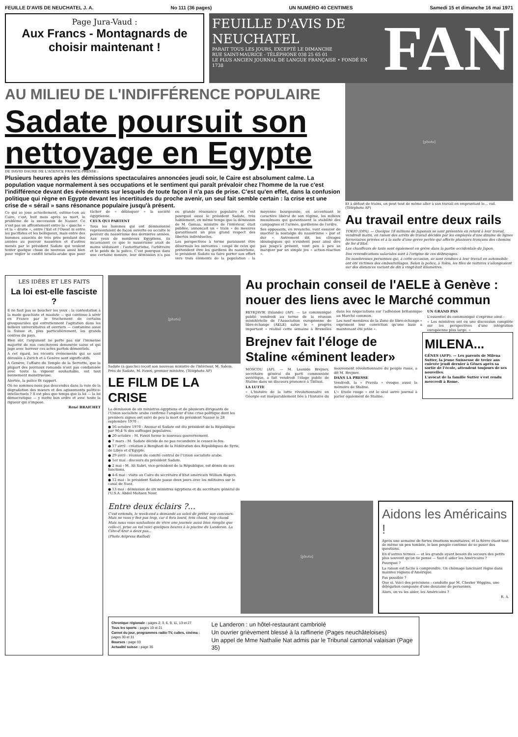FEUILLE D'AVIS DE NEUCHATEL J. A. No 111 (36 pages) UN NUMÉRO 40 CENTIMES Samedi 15 et dimanche 16 mai 1971
Page Jura-Vaud :
Aux Francs - Montagnards de choisir maintenant !
FEUILLE D'AVIS DE NEUCHATEL
PARAIT TOUS LES JOURS, EXCEPTÉ LE DIMANCHE
RUE SAINT-MAURICE - TÉLÉPHONE 038 25 65 01
LE PLUS ANCIEN JOURNAL DE LANGUE FRANÇAISE • FONDÉ EN 1738
FAN
AU MILIEU DE L'INDIFFÉRENCE POPULAIRE
Sadate poursuit son nettoyage en Egypte
DE DAVID DAURE DE L'AGENCE FRANCE-PRESSE :
Plusieurs heures après les démissions spectaculaires annoncées jeudi soir, le Caire est absolument calme. La population vaque normalement à ses occupations et le sentiment qui paraît prévaloir chez l'homme de la rue c'est l'indifférence devant des événements sur lesquels de toute façon il n'a pas de prise. C'est qu'en effet, dans la confusion politique qui règne en Egypte devant les incertitudes du proche avenir, un seul fait semble certain : la crise est une crise de « sérail » sans résonance populaire jusqu'à présent.
Ce qui se joue actuellement, estime-t-on au Caire, c'est, huit mois après sa mort, le problème de la succession de Nasser. Ce n'est pas un affrontement entre la « gauche » et la « droite », entre l'Est et l'Ouest ni entre les pacifistes et les belliqueux, mais entre des hommes associés de très près pendant des années au pouvoir nassérien et d'autres menés par le président Sadate qui veulent tenter quelque chose de nouveau aussi bien pour régler le conflit israélo-arabe que pour tâcher de « débloquer » la société égyptienne.
CEUX QUI PARTENT
Tous les hommes qui ont démissionné représentaient de façon ouverte ou occulte le pouvoir du nassérisme des dernières années. Aux yeux de nombreux Egyptiens, ils incarnaient ce que le nassérisme avait de moins séduisant : l'autoritarisme, l'arbitraire et le poids de la police. C'est pourquoi dans une certaine mesure, leur démission n'a pas eu grande résonance populaire et c'est pourquoi aussi le président Sadate, très habilement, en même temps que la démission de M. Gomaa, ministre de l'intérieur, était publiée, annonçait un « train » de mesures garantissant un plus grand respect des libertés individuelles.
Les perspectives à terme paraissent être désormais les suivantes : coupé de ceux qui prétendent être les gardiens du nassérisme, le président Sadate va faire porter son effort vers trois éléments de la population : la moyenne bourgeoisie, en accentuant le caractère libéral de son régime, les milieux musulmans qui garantissent la stabilité des campagnes et l'armée, gardienne de l'ordre.
Ses opposants, en revanche, vont essayer de susciter la nostalgie du nassérisme « pur et dur ». Autrement dit, les clivages idéologiques qui n'existent pour ainsi dire pas jusqu'à présent, vont peu à peu se marquer par un simple jeu « action-réaction ».
[photo]
Et à défaut de trains, on peut tout de même aller à son travail en empruntant le... rail. (Téléphoto AP)
Au travail entre deux rails
TOKIO (DPA). — Quelque 18 millions de Japonais se sont présentés en retard à leur travail, vendredi matin, en raison des arrêts de travail décidés par les employés d'une dizaine de lignes ferroviaires privées et à la suite d'une grève perlée qui affecte plusieurs tronçons des chemins de fer d'Etat.
Les chauffeurs de taxis sont également en grève dans la partie occidentale du Japon.
Des revendications salariales sont à l'origine de ces débrayages.
De nombreuses personnes qui, à cette occasion, se sont rendues à leur travail en automobile ont été victimes des embouteillages. Selon la police, à Tokio, les files de voitures s'allongeaient sur des distances variant de dix à vingt-huit kilomètres.
LES IDÉES ET LES FAITS
La loi est-elle fasciste ?
Il ne faut pas se boucher les yeux : la contestation à la mode gauchiste et maoïste — qui continue à sévir en France par le truchement de certains groupuscules qui entretiennent l'agitation dans les milieux universitaires et ouvriers — contamine aussi la Suisse et, plus particulièrement, les grands centres du pays.
Bien sûr, l'argument ne porte pas sur l'immense majorité de nos concitoyens demeurée saine et qui juge avec horreur ces actes parfois démentiels.
A cet égard, les récents événements qui se sont déroulés à Zurich et à Genève sont significatifs.
A Genève, l'affaire du Temple de la Servette, que la plupart des journaux romands n'ont pas condamnée avec toute la vigueur souhaitable, est tout bonnement monstrueuse.
Alertée, la police fit rapport.
Où ne sommes-nous pas descendus dans la voie de la dégradation des mœurs et des agissements politico-intellectuels ? Il est plus que temps que la loi — la loi démocratique — y mette bon ordre et avec toute la rigueur qui s'impose.
René BRAICHET
[photo]
Sadate (à gauche) reçoit son nouveau ministre de l'intérieur, M. Salem. Près de Sadate, M. Fawzi, premier ministre. (Téléphoto AP)
LE FILM DE LA CRISE
La démission de six ministres égyptiens et de plusieurs dirigeants de l'Union socialiste arabe confirme l'ampleur d'une crise politique dont les premiers signes ont suivi de peu la mort du président Nasser le 28 septembre 1970 :
● 16 octobre 1970 : Anouar el Sadate est élu président de la République par 90,4 % des suffrages populaires.
● 20 octobre : M. Fawzi forme le nouveau gouvernement.
● 7 mars : M. Sadate décide de ne pas reconduire le cessez-le-feu.
● 17 avril : création à Benghazi de la Fédération des Républiques de Syrie, de Libye et d'Egypte.
● 29 avril : réunion du comité central de l'Union socialiste arabe.
● 1er mai : discours du président Sadate.
● 2 mai : M. Ali Sabri, vice-président de la République, est démis de ses fonctions.
● 4-6 mai : visite au Caire du secrétaire d'Etat américain William Rogers.
● 12 mai : le président Sadate passe deux jours avec les militaires sur le canal de Suez.
● 13 mai : démission de six ministres égyptiens et du secrétaire général de l'U.S.A. Abdel Mohsen Nour.
Au prochain conseil de l'AELE à Genève : nouer des liens avec le Marché commun
REYKJAVIK (Islande) (AP). — Le communiqué publié vendredi au terme de la réunion ministérielle de l'Association européenne de libre-échange (AELE) salue le « progrès important » réalisé cette semaine à Bruxelles dans les négociations sur l'adhésion britannique au Marché commun.
Les neuf membres de la Zone de libre-échange « expriment leur conviction qu'une base a maintenant été jetée ».
UN GRAND PAS
L'essentiel du communiqué s'exprime ainsi :
« Les ministres ont eu une discussion complète sur les perspectives d'une intégration européenne plus large. »
Brejnev fait l'éloge de Staline «éminent leader»
MOSCOU (AP). — M. Leonide Brejnev, secrétaire général du parti communiste soviétique, a fait vendredi l'éloge public de Staline dans un discours prononcé à Tbilissi.
LA LUTTE
« L'histoire de la lutte révolutionnaire en Géorgie est inséparablement liée à l'histoire du mouvement révolutionnaire du peuple russe, a dit M. Brejnev.
DANS LA PRESSE
Vendredi, la « Pravda » évoque aussi la mémoire de Staline.
L'« Etoile rouge » est le seul autre journal à parler également de Staline.
MILENA...
GÊNES (AFP). — Les parents de Milena Sutter, la jeune Suissesse de treize ans enlevée jeudi dernier à Gênes après sa sortie de l'école, attendent toujours de ses nouvelles.
L'avocat de la famille Sutter s'est rendu mercredi à Rome.
Entre deux éclairs ?...
C'est entendu, le week-end a demandé au soleil de prêter son concours. Mais ne vous y fiez pas trop, car il fera lourd, très chaud, trop chaud.
Mais nous vous souhaitons de vivre une journée aussi bien remplie que celle-ci, prise au vol voici quelques heures à la piscine du Landeron. La Côte-d'Azur à deux pas...
(Photo Avipress Baillod)
[photo]
Aidons les Américains !
Après une semaine de fortes émotions monétaires, et la fièvre étant tout de même un peu tombée, le bon peuple continue de se poser des questions.
En d'autres termes — et les grands ayant besoin du secours des petits plus souvent qu'on ne pense — faut-il aider les Américains ?
Pourquoi ?
La raison est facile à comprendre. Un chômage lancinant règne dans maintes régions d'Amérique.
Pas possible ?
Que si. Voici des précisions : conduite par M. Chester Wiggins, une délégation composée d'une douzaine de personnes.
Alors, on va les aider, les Américains ?
R. A.
Chronique régionale : pages 2, 3, 6, 9, 11, 13 et 27
Tous les sports : pages 19 et 21
Carnet du jour, programmes radio-TV, cultes, cinéma : pages 30 et 31
Bourses : page 33
Actualité suisse : page 35
Le Landeron : un hôtel-restaurant cambriolé
Un ouvrier grièvement blessé à la raffinerie (Pages neuchâteloises)
Un appel de Mme Nathalie Nat admis par le Tribunal cantonal valaisan (Page 35)